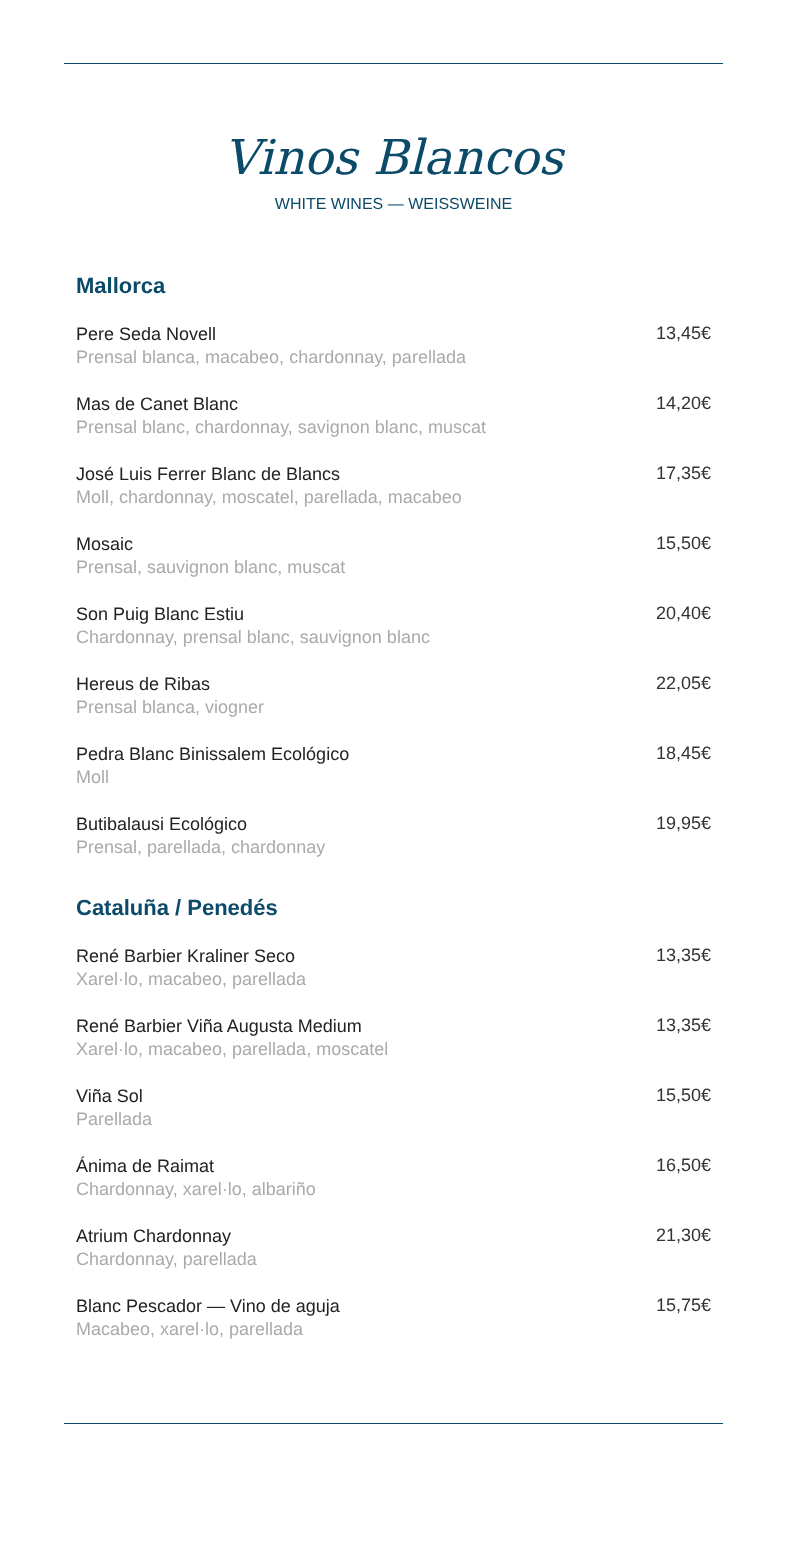Vinos Blancos
WHITE WINES — WEISSWEINE
Mallorca
Pere Seda Novell
Prensal blanca, macabeo, chardonnay, parellada
13,45€
Mas de Canet Blanc
Prensal blanc, chardonnay, savignon blanc, muscat
14,20€
José Luis Ferrer Blanc de Blancs
Moll, chardonnay, moscatel, parellada, macabeo
17,35€
Mosaic
Prensal, sauvignon blanc, muscat
15,50€
Son Puig Blanc Estiu
Chardonnay, prensal blanc, sauvignon blanc
20,40€
Hereus de Ribas
Prensal blanca, viogner
22,05€
Pedra Blanc Binissalem Ecológico
Moll
18,45€
Butibalausi Ecológico
Prensal, parellada, chardonnay
19,95€
Cataluña / Penedés
René Barbier Kraliner Seco
Xarel·lo, macabeo, parellada
13,35€
René Barbier Viña Augusta Medium
Xarel·lo, macabeo, parellada, moscatel
13,35€
Viña Sol
Parellada
15,50€
Ánima de Raimat
Chardonnay, xarel·lo, albariño
16,50€
Atrium Chardonnay
Chardonnay, parellada
21,30€
Blanc Pescador — Vino de aguja
Macabeo, xarel·lo, parellada
15,75€